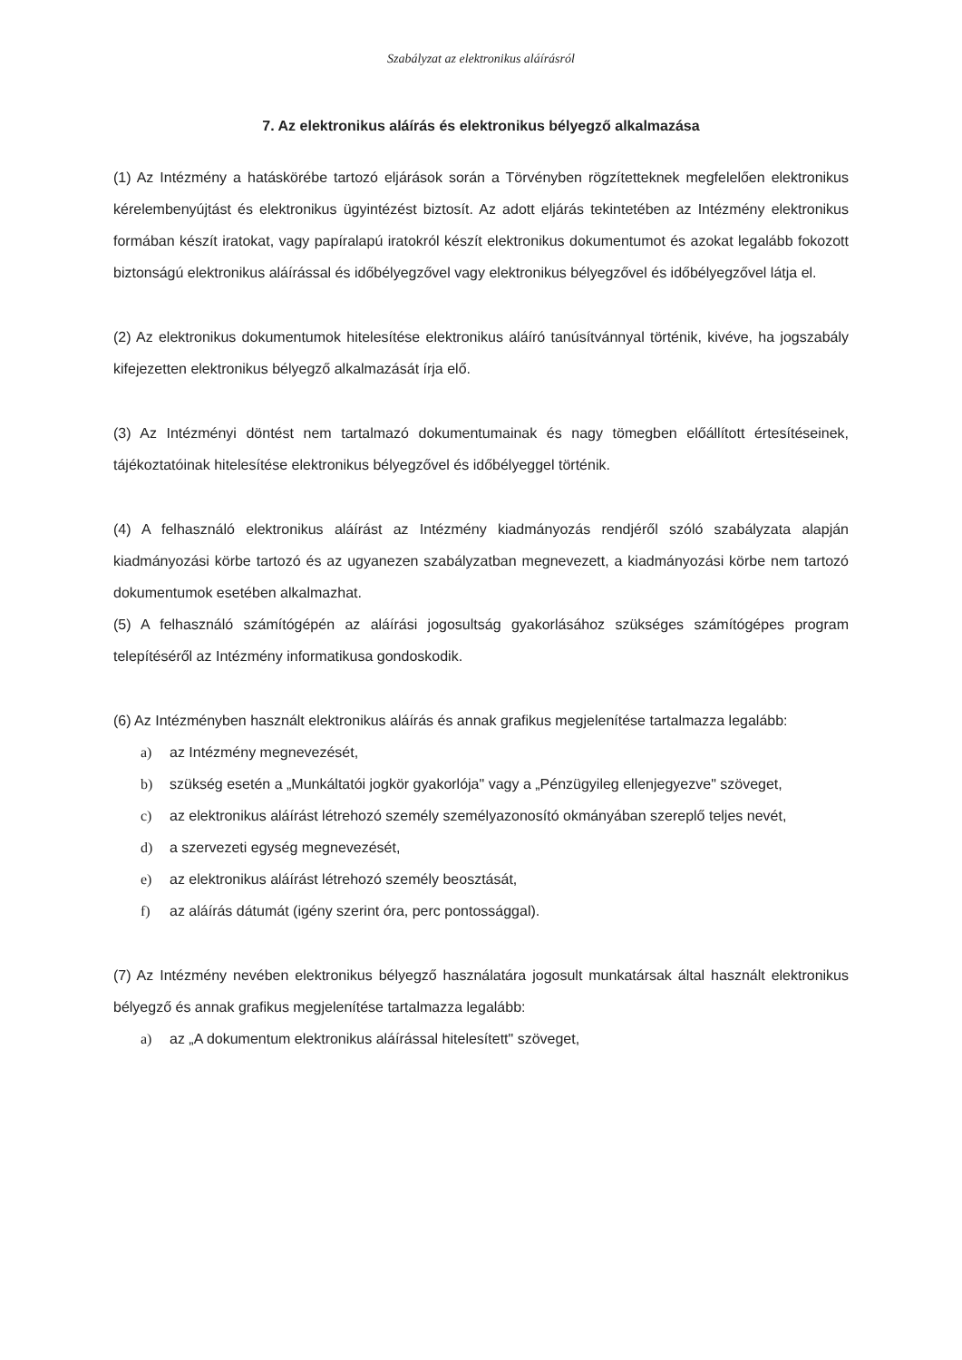Szabályzat az elektronikus aláírásról
7. Az elektronikus aláírás és elektronikus bélyegző alkalmazása
(1) Az Intézmény a hatáskörébe tartozó eljárások során a Törvényben rögzítetteknek megfelelően elektronikus kérelembenyújtást és elektronikus ügyintézést biztosít. Az adott eljárás tekintetében az Intézmény elektronikus formában készít iratokat, vagy papíralapú iratokról készít elektronikus dokumentumot és azokat legalább fokozott biztonságú elektronikus aláírással és időbélyegzővel vagy elektronikus bélyegzővel és időbélyegzővel látja el.
(2) Az elektronikus dokumentumok hitelesítése elektronikus aláíró tanúsítvánnyal történik, kivéve, ha jogszabály kifejezetten elektronikus bélyegző alkalmazását írja elő.
(3) Az Intézményi döntést nem tartalmazó dokumentumainak és nagy tömegben előállított értesítéseinek, tájékoztatóinak hitelesítése elektronikus bélyegzővel és időbélyeggel történik.
(4) A felhasználó elektronikus aláírást az Intézmény kiadmányozás rendjéről szóló szabályzata alapján kiadmányozási körbe tartozó és az ugyanezen szabályzatban megnevezett, a kiadmányozási körbe nem tartozó dokumentumok esetében alkalmazhat.
(5) A felhasználó számítógépén az aláírási jogosultság gyakorlásához szükséges számítógépes program telepítéséről az Intézmény informatikusa gondoskodik.
(6) Az Intézményben használt elektronikus aláírás és annak grafikus megjelenítése tartalmazza legalább:
a) az Intézmény megnevezését,
b) szükség esetén a „Munkáltatói jogkör gyakorlója" vagy a „Pénzügyileg ellenjegyezve" szöveget,
c) az elektronikus aláírást létrehozó személy személyazonosító okmányában szereplő teljes nevét,
d) a szervezeti egység megnevezését,
e) az elektronikus aláírást létrehozó személy beosztását,
f) az aláírás dátumát (igény szerint óra, perc pontossággal).
(7) Az Intézmény nevében elektronikus bélyegző használatára jogosult munkatársak által használt elektronikus bélyegző és annak grafikus megjelenítése tartalmazza legalább:
a) az „A dokumentum elektronikus aláírással hitelesített" szöveget,